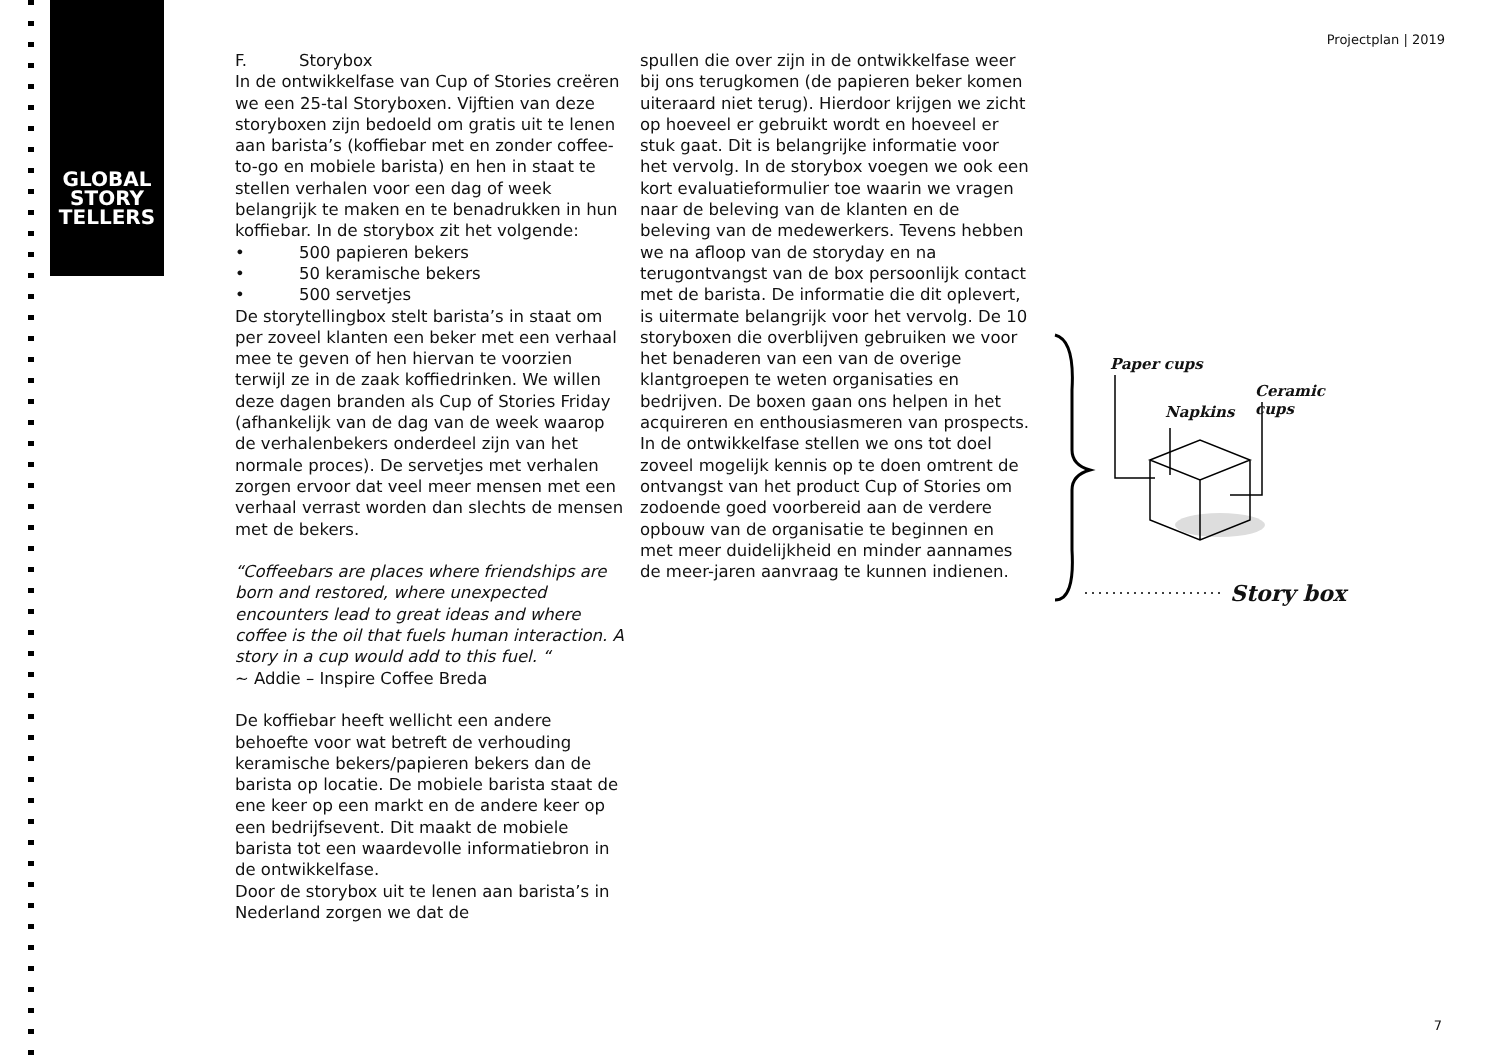GLOBAL
STORY
TELLERS
Projectplan | 2019
F. Storybox
In de ontwikkelfase van Cup of Stories creëren we een 25-tal Storyboxen. Vijftien van deze storyboxen zijn bedoeld om gratis uit te lenen aan barista’s (koffiebar met en zonder coffee-to-go en mobiele barista) en hen in staat te stellen verhalen voor een dag of week belangrijk te maken en te benadrukken in hun koffiebar. In de storybox zit het volgende:
• 500 papieren bekers
• 50 keramische bekers
• 500 servetjes
De storytellingbox stelt barista’s in staat om per zoveel klanten een beker met een verhaal mee te geven of hen hiervan te voorzien terwijl ze in de zaak koffiedrinken. We willen deze dagen branden als Cup of Stories Friday (afhankelijk van de dag van de week waarop de verhalenbekers onderdeel zijn van het normale proces). De servetjes met verhalen zorgen ervoor dat veel meer mensen met een verhaal verrast worden dan slechts de mensen met de bekers.
“Coffeebars are places where friendships are born and restored, where unexpected encounters lead to great ideas and where coffee is the oil that fuels human interaction. A story in a cup would add to this fuel. “
~ Addie – Inspire Coffee Breda
De koffiebar heeft wellicht een andere behoefte voor wat betreft de verhouding keramische bekers/papieren bekers dan de barista op locatie. De mobiele barista staat de ene keer op een markt en de andere keer op een bedrijfsevent. Dit maakt de mobiele barista tot een waardevolle informatiebron in de ontwikkelfase.
Door de storybox uit te lenen aan barista’s in Nederland zorgen we dat de
spullen die over zijn in de ontwikkelfase weer bij ons terugkomen (de papieren beker komen uiteraard niet terug). Hierdoor krijgen we zicht op hoeveel er gebruikt wordt en hoeveel er stuk gaat. Dit is belangrijke informatie voor het vervolg. In de storybox voegen we ook een kort evaluatieformulier toe waarin we vragen naar de beleving van de klanten en de beleving van de medewerkers. Tevens hebben we na afloop van de storyday en na terugontvangst van de box persoonlijk contact met de barista. De informatie die dit oplevert, is uitermate belangrijk voor het vervolg. De 10 storyboxen die overblijven gebruiken we voor het benaderen van een van de overige klantgroepen te weten organisaties en bedrijven. De boxen gaan ons helpen in het acquireren en enthousiasmeren van prospects. In de ontwikkelfase stellen we ons tot doel zoveel mogelijk kennis op te doen omtrent de ontvangst van het product Cup of Stories om zodoende goed voorbereid aan de verdere opbouw van de organisatie te beginnen en met meer duidelijkheid en minder aannames de meer-jaren aanvraag te kunnen indienen.
Paper cups
Napkins
Ceramic cups
Story box
7